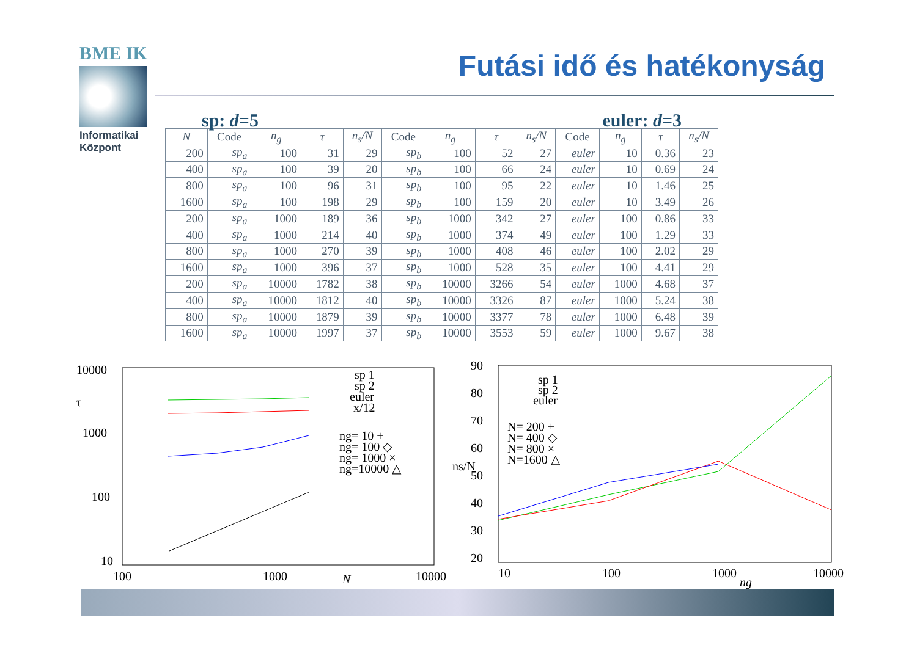BME IK
Informatikai
Központ
Futási idő és hatékonyság
sp: d=5 euler: d=3
| N | Code | n<sub>g</sub> | τ | n<sub>s</sub>/N | Code | n<sub>g</sub> | τ | n<sub>s</sub>/N | Code | n<sub>g</sub> | τ | n<sub>s</sub>/N |
| --- | --- | --- | --- | --- | --- | --- | --- | --- | --- | --- | --- | --- |
| 200 | sp<sub>a</sub> | 100 | 31 | 29 | sp<sub>b</sub> | 100 | 52 | 27 | euler | 10 | 0.36 | 23 |
| 400 | sp<sub>a</sub> | 100 | 39 | 20 | sp<sub>b</sub> | 100 | 66 | 24 | euler | 10 | 0.69 | 24 |
| 800 | sp<sub>a</sub> | 100 | 96 | 31 | sp<sub>b</sub> | 100 | 95 | 22 | euler | 10 | 1.46 | 25 |
| 1600 | sp<sub>a</sub> | 100 | 198 | 29 | sp<sub>b</sub> | 100 | 159 | 20 | euler | 10 | 3.49 | 26 |
| 200 | sp<sub>a</sub> | 1000 | 189 | 36 | sp<sub>b</sub> | 1000 | 342 | 27 | euler | 100 | 0.86 | 33 |
| 400 | sp<sub>a</sub> | 1000 | 214 | 40 | sp<sub>b</sub> | 1000 | 374 | 49 | euler | 100 | 1.29 | 33 |
| 800 | sp<sub>a</sub> | 1000 | 270 | 39 | sp<sub>b</sub> | 1000 | 408 | 46 | euler | 100 | 2.02 | 29 |
| 1600 | sp<sub>a</sub> | 1000 | 396 | 37 | sp<sub>b</sub> | 1000 | 528 | 35 | euler | 100 | 4.41 | 29 |
| 200 | sp<sub>a</sub> | 10000 | 1782 | 38 | sp<sub>b</sub> | 10000 | 3266 | 54 | euler | 1000 | 4.68 | 37 |
| 400 | sp<sub>a</sub> | 10000 | 1812 | 40 | sp<sub>b</sub> | 10000 | 3326 | 87 | euler | 1000 | 5.24 | 38 |
| 800 | sp<sub>a</sub> | 10000 | 1879 | 39 | sp<sub>b</sub> | 10000 | 3377 | 78 | euler | 1000 | 6.48 | 39 |
| 1600 | sp<sub>a</sub> | 10000 | 1997 | 37 | sp<sub>b</sub> | 10000 | 3553 | 59 | euler | 1000 | 9.67 | 38 |
10000
1000
100
10
τ
100
1000
10000
N
sp 1
sp 2
euler
x/12
ng= 10 +
ng= 100 ◇
ng= 1000 ×
ng=10000 △
90
80
70
60
50
40
30
20
ns/N
10
100
1000
10000
ng
sp 1
sp 2
euler
N= 200 +
N= 400 ◇
N= 800 ×
N=1600 △